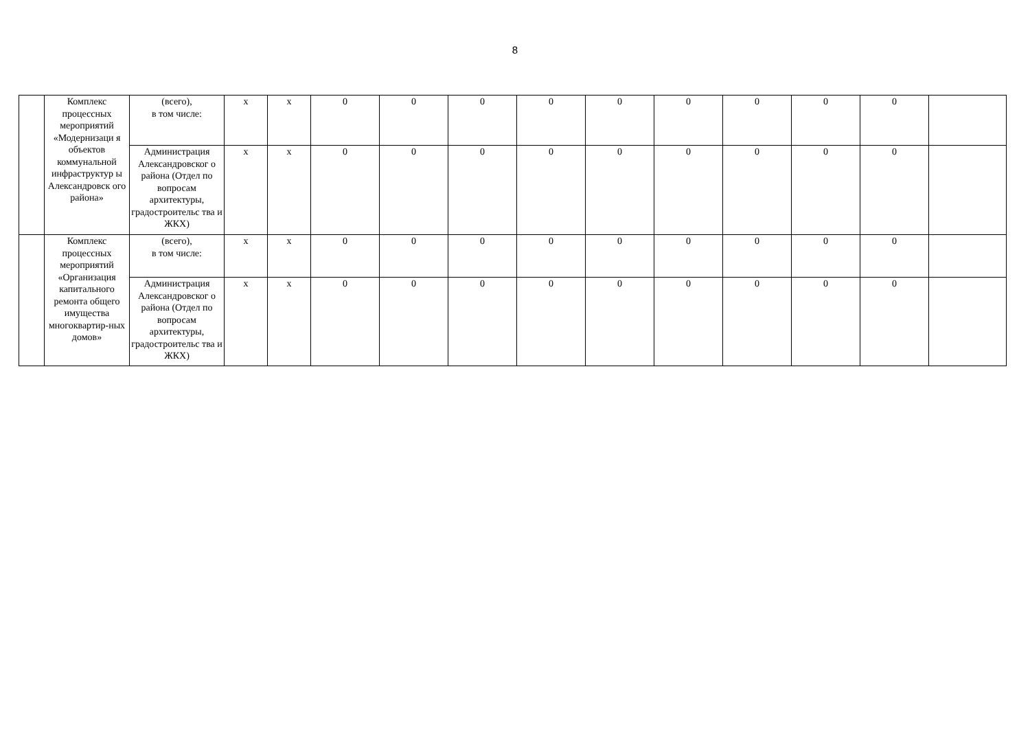8
| | Комплекс процессных мероприятий «Модернизаци я объектов коммунальной инфраструктур ы Александровск ого района» | (всего), в том числе: | x | x | 0 | 0 | 0 | 0 | 0 | 0 | 0 | 0 | 0 | |
| | | Администрация Александровског о района (Отдел по вопросам архитектуры, градостроительс тва и ЖКХ) | x | x | 0 | 0 | 0 | 0 | 0 | 0 | 0 | 0 | 0 | |
| | Комплекс процессных мероприятий «Организация капитального ремонта общего имущества многоквартир-ных домов» | (всего), в том числе: | x | x | 0 | 0 | 0 | 0 | 0 | 0 | 0 | 0 | 0 | |
| | | Администрация Александровског о района (Отдел по вопросам архитектуры, градостроительс тва и ЖКХ) | x | x | 0 | 0 | 0 | 0 | 0 | 0 | 0 | 0 | 0 | |